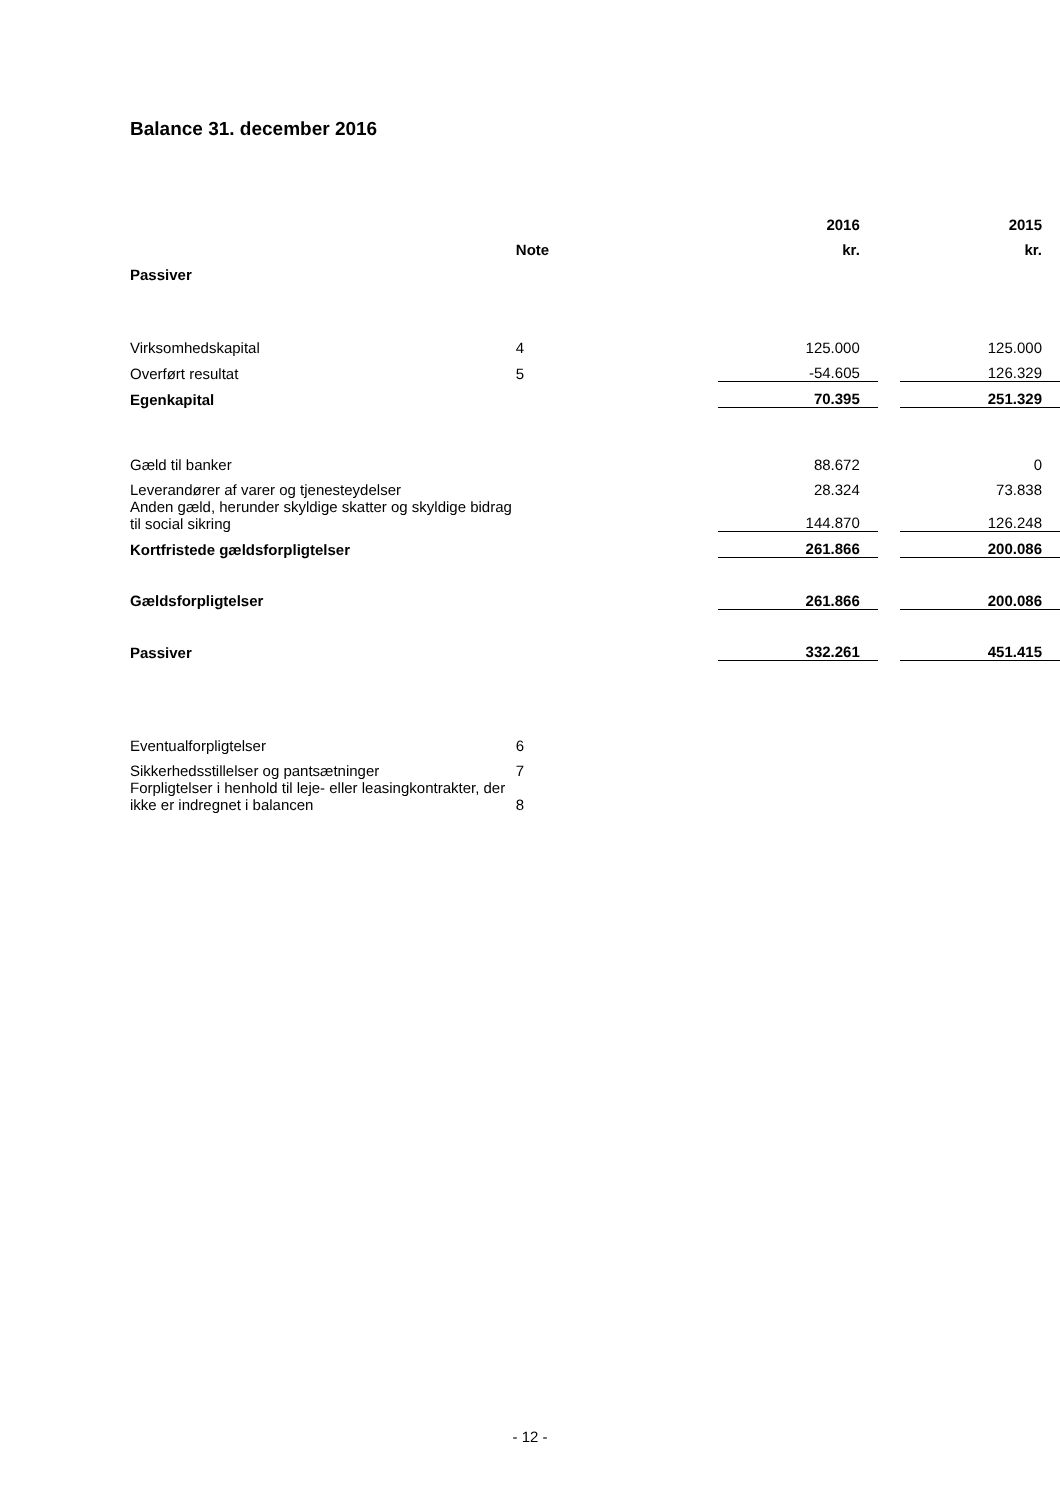Balance 31. december 2016
| | | 2016 | | 2015 |
| --- | --- | --- | --- | --- |
| | Note | kr. | | kr. |
| Passiver | | | | |
| Virksomhedskapital | 4 | 125.000 | | 125.000 |
| Overført resultat | 5 | -54.605 | | 126.329 |
| Egenkapital | | 70.395 | | 251.329 |
| Gæld til banker | | 88.672 | | 0 |
| Leverandører af varer og tjenesteydelser | | 28.324 | | 73.838 |
| Anden gæld, herunder skyldige skatter og skyldige bidrag til social sikring | | 144.870 | | 126.248 |
| Kortfristede gældsforpligtelser | | 261.866 | | 200.086 |
| Gældsforpligtelser | | 261.866 | | 200.086 |
| Passiver | | 332.261 | | 451.415 |
| Eventualforpligtelser | 6 | | | |
| Sikkerhedsstillelser og pantsætninger | 7 | | | |
| Forpligtelser i henhold til leje- eller leasingkontrakter, der ikke er indregnet i balancen | 8 | | | |
- 12 -